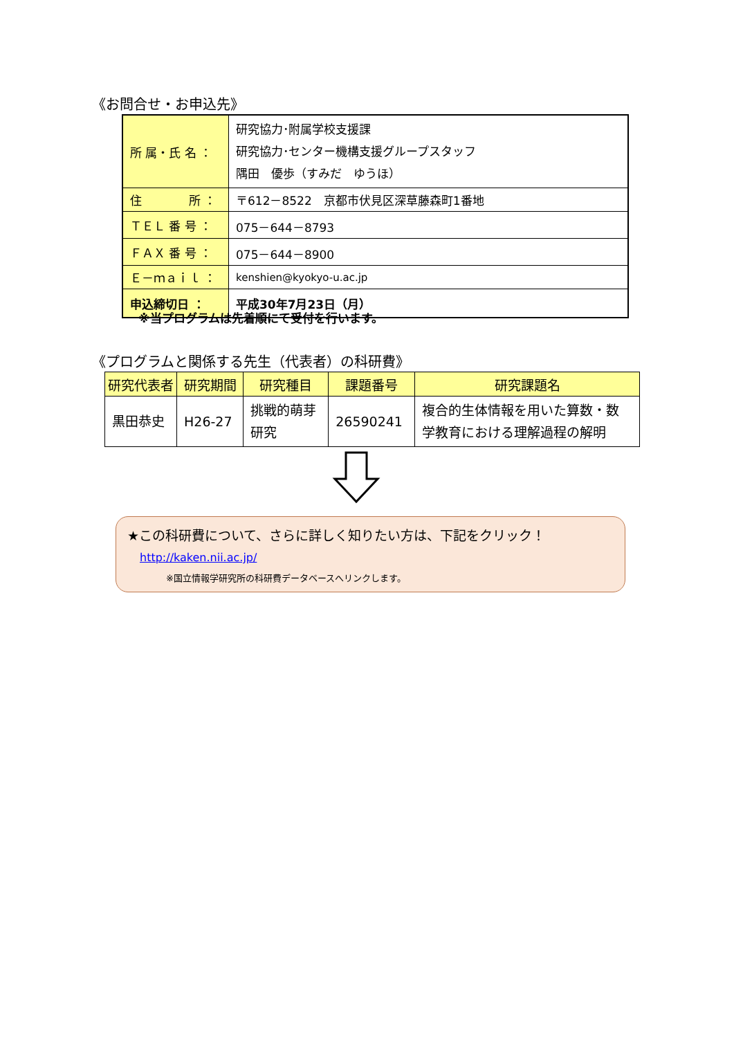《お問合せ・お申込先》
| 所 属・氏 名 ： | 研究協力･附属学校支援課 研究協力･センター機構支援グループスタッフ 隅田 優歩（すみだ ゆうほ） |
| 住 所 ： | 〒612－8522 京都市伏見区深草藤森町1番地 |
| ＴＥＬ 番 号 ： | 075－644－8793 |
| ＦＡＸ 番 号 ： | 075－644－8900 |
| Ｅ－ｍａｉｌ ： | kenshien@kyokyo-u.ac.jp |
| 申込締切日 ： | 平成30年7月23日（月） |
※当プログラムは先着順にて受付を行います。
《プログラムと関係する先生（代表者）の科研費》
| 研究代表者 | 研究期間 | 研究種目 | 課題番号 | 研究課題名 |
| --- | --- | --- | --- | --- |
| 黒田恭史 | H26-27 | 挑戦的萌芽 研究 | 26590241 | 複合的生体情報を用いた算数・数 学教育における理解過程の解明 |
★この科研費について、さらに詳しく知りたい方は、下記をクリック！
http://kaken.nii.ac.jp/
※国立情報学研究所の科研費データベースへリンクします。